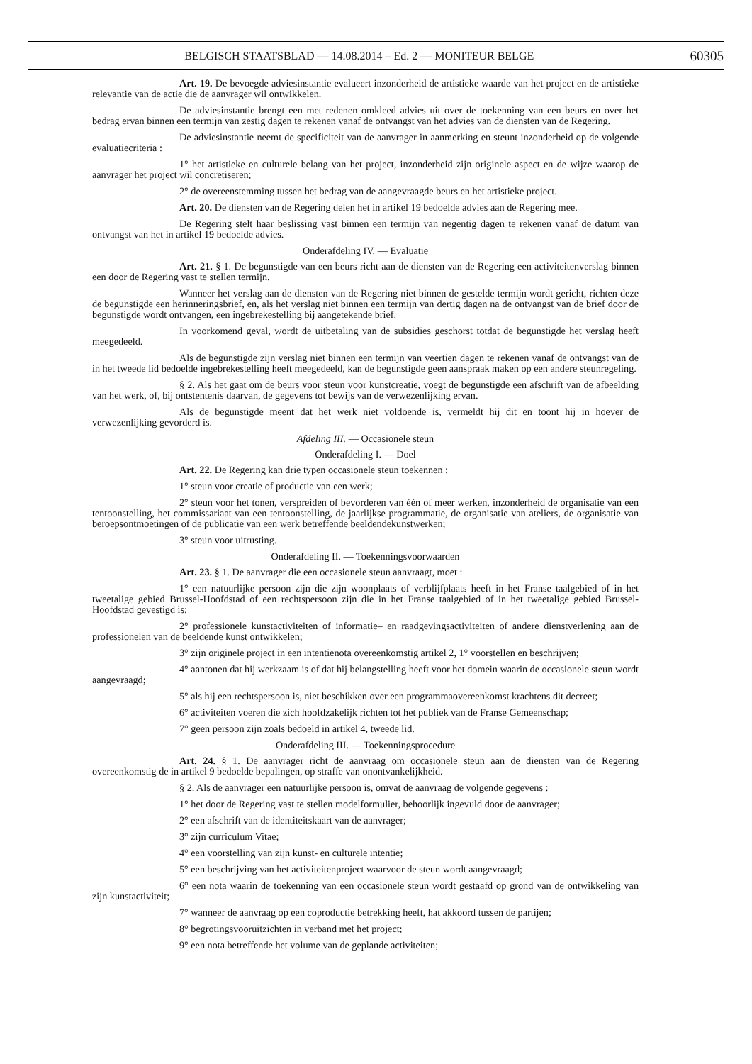BELGISCH STAATSBLAD — 14.08.2014 – Ed. 2 — MONITEUR BELGE 60305
Art. 19. De bevoegde adviesinstantie evalueert inzonderheid de artistieke waarde van het project en de artistieke relevantie van de actie die de aanvrager wil ontwikkelen.
De adviesinstantie brengt een met redenen omkleed advies uit over de toekenning van een beurs en over het bedrag ervan binnen een termijn van zestig dagen te rekenen vanaf de ontvangst van het advies van de diensten van de Regering.
De adviesinstantie neemt de specificiteit van de aanvrager in aanmerking en steunt inzonderheid op de volgende evaluatiecriteria :
1° het artistieke en culturele belang van het project, inzonderheid zijn originele aspect en de wijze waarop de aanvrager het project wil concretiseren;
2° de overeenstemming tussen het bedrag van de aangevraagde beurs en het artistieke project.
Art. 20. De diensten van de Regering delen het in artikel 19 bedoelde advies aan de Regering mee.
De Regering stelt haar beslissing vast binnen een termijn van negentig dagen te rekenen vanaf de datum van ontvangst van het in artikel 19 bedoelde advies.
Onderafdeling IV. — Evaluatie
Art. 21. § 1. De begunstigde van een beurs richt aan de diensten van de Regering een activiteitenverslag binnen een door de Regering vast te stellen termijn.
Wanneer het verslag aan de diensten van de Regering niet binnen de gestelde termijn wordt gericht, richten deze de begunstigde een herinneringsbrief, en, als het verslag niet binnen een termijn van dertig dagen na de ontvangst van de brief door de begunstigde wordt ontvangen, een ingebrekestelling bij aangetekende brief.
In voorkomend geval, wordt de uitbetaling van de subsidies geschorst totdat de begunstigde het verslag heeft meegedeeld.
Als de begunstigde zijn verslag niet binnen een termijn van veertien dagen te rekenen vanaf de ontvangst van de in het tweede lid bedoelde ingebrekestelling heeft meegedeeld, kan de begunstigde geen aanspraak maken op een andere steunregeling.
§ 2. Als het gaat om de beurs voor steun voor kunstcreatie, voegt de begunstigde een afschrift van de afbeelding van het werk, of, bij ontstentenis daarvan, de gegevens tot bewijs van de verwezenlijking ervan.
Als de begunstigde meent dat het werk niet voldoende is, vermeldt hij dit en toont hij in hoever de verwezenlijking gevorderd is.
Afdeling III. — Occasionele steun
Onderafdeling I. — Doel
Art. 22. De Regering kan drie typen occasionele steun toekennen :
1° steun voor creatie of productie van een werk;
2° steun voor het tonen, verspreiden of bevorderen van één of meer werken, inzonderheid de organisatie van een tentoonstelling, het commissariaat van een tentoonstelling, de jaarlijkse programmatie, de organisatie van ateliers, de organisatie van beroepsontmoetingen of de publicatie van een werk betreffende beeldendekunstwerken;
3° steun voor uitrusting.
Onderafdeling II. — Toekenningsvoorwaarden
Art. 23. § 1. De aanvrager die een occasionele steun aanvraagt, moet :
1° een natuurlijke persoon zijn die zijn woonplaats of verblijfplaats heeft in het Franse taalgebied of in het tweetalige gebied Brussel-Hoofdstad of een rechtspersoon zijn die in het Franse taalgebied of in het tweetalige gebied Brussel-Hoofdstad gevestigd is;
2° professionele kunstactiviteiten of informatie– en raadgevingsactiviteiten of andere dienstverlening aan de professionelen van de beeldende kunst ontwikkelen;
3° zijn originele project in een intentienota overeenkomstig artikel 2, 1° voorstellen en beschrijven;
4° aantonen dat hij werkzaam is of dat hij belangstelling heeft voor het domein waarin de occasionele steun wordt aangevraagd;
5° als hij een rechtspersoon is, niet beschikken over een programmaovereenkomst krachtens dit decreet;
6° activiteiten voeren die zich hoofdzakelijk richten tot het publiek van de Franse Gemeenschap;
7° geen persoon zijn zoals bedoeld in artikel 4, tweede lid.
Onderafdeling III. — Toekenningsprocedure
Art. 24. § 1. De aanvrager richt de aanvraag om occasionele steun aan de diensten van de Regering overeenkomstig de in artikel 9 bedoelde bepalingen, op straffe van onontvankelijkheid.
§ 2. Als de aanvrager een natuurlijke persoon is, omvat de aanvraag de volgende gegevens :
1° het door de Regering vast te stellen modelformulier, behoorlijk ingevuld door de aanvrager;
2° een afschrift van de identiteitskaart van de aanvrager;
3° zijn curriculum Vitae;
4° een voorstelling van zijn kunst- en culturele intentie;
5° een beschrijving van het activiteitenproject waarvoor de steun wordt aangevraagd;
6° een nota waarin de toekenning van een occasionele steun wordt gestaafd op grond van de ontwikkeling van zijn kunstactiviteit;
7° wanneer de aanvraag op een coproductie betrekking heeft, hat akkoord tussen de partijen;
8° begrotingsvooruitzichten in verband met het project;
9° een nota betreffende het volume van de geplande activiteiten;